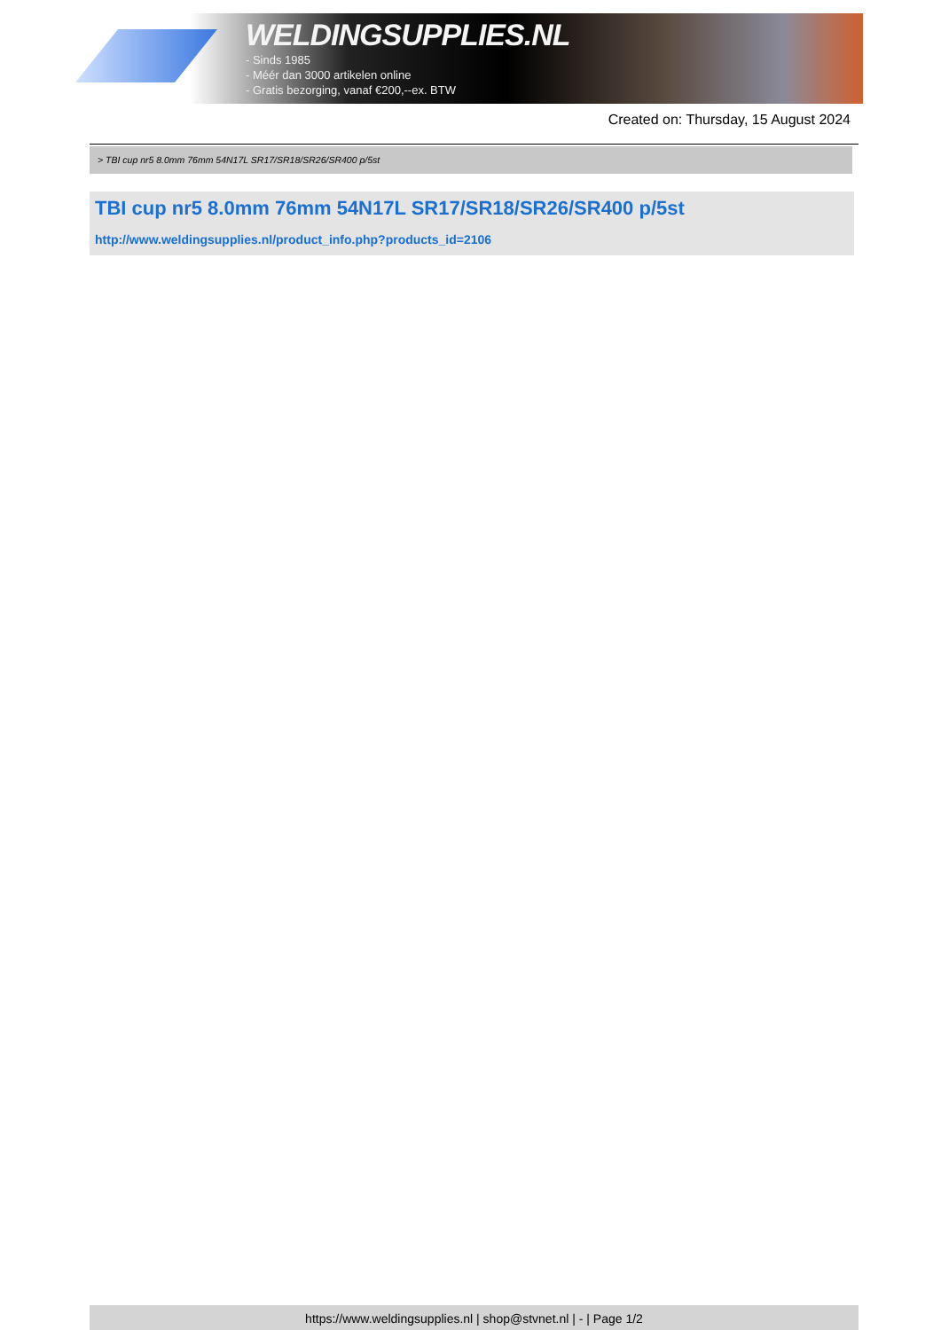WELDINGSUPPLIES.NL
- Sinds 1985
- Méér dan 3000 artikelen online
- Gratis bezorging, vanaf €200,--ex. BTW
Created on: Thursday, 15 August 2024
> TBI cup nr5 8.0mm 76mm 54N17L SR17/SR18/SR26/SR400 p/5st
TBI cup nr5 8.0mm 76mm 54N17L SR17/SR18/SR26/SR400 p/5st
http://www.weldingsupplies.nl/product_info.php?products_id=2106
https://www.weldingsupplies.nl | shop@stvnet.nl | - | Page 1/2